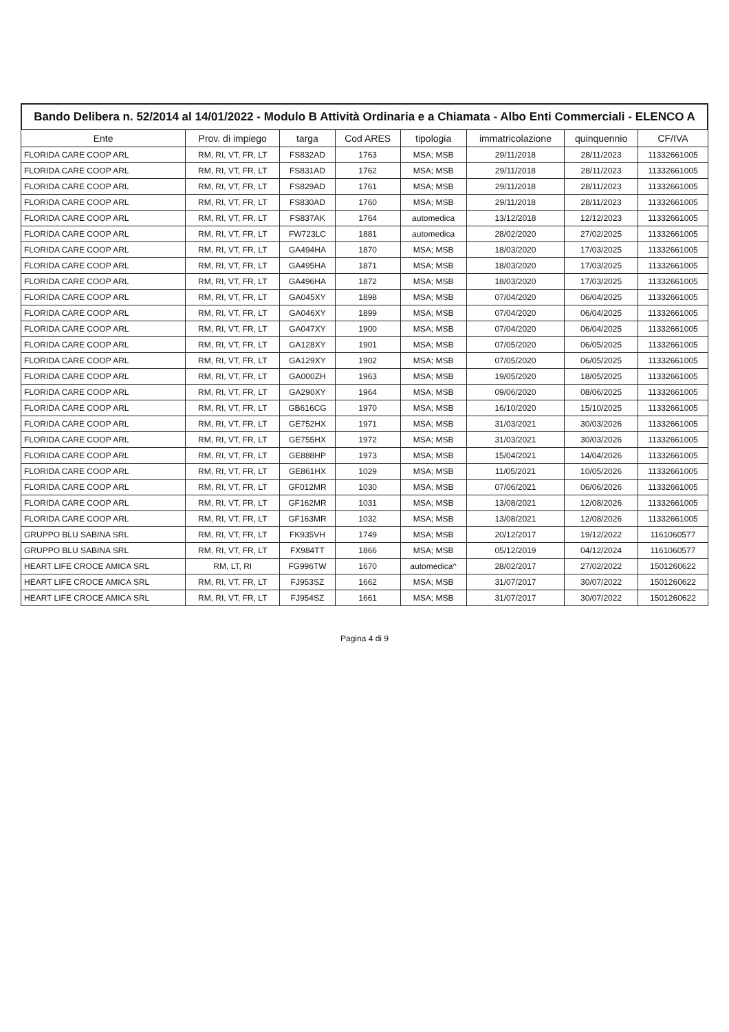Bando Delibera n. 52/2014 al 14/01/2022 - Modulo B Attività Ordinaria e a Chiamata - Albo Enti Commerciali - ELENCO A
| Ente | Prov. di impiego | targa | Cod ARES | tipologia | immatricolazione | quinquennio | CF/IVA |
| --- | --- | --- | --- | --- | --- | --- | --- |
| FLORIDA CARE COOP ARL | RM, RI, VT, FR, LT | FS832AD | 1763 | MSA; MSB | 29/11/2018 | 28/11/2023 | 11332661005 |
| FLORIDA CARE COOP ARL | RM, RI, VT, FR, LT | FS831AD | 1762 | MSA; MSB | 29/11/2018 | 28/11/2023 | 11332661005 |
| FLORIDA CARE COOP ARL | RM, RI, VT, FR, LT | FS829AD | 1761 | MSA; MSB | 29/11/2018 | 28/11/2023 | 11332661005 |
| FLORIDA CARE COOP ARL | RM, RI, VT, FR, LT | FS830AD | 1760 | MSA; MSB | 29/11/2018 | 28/11/2023 | 11332661005 |
| FLORIDA CARE COOP ARL | RM, RI, VT, FR, LT | FS837AK | 1764 | automedica | 13/12/2018 | 12/12/2023 | 11332661005 |
| FLORIDA CARE COOP ARL | RM, RI, VT, FR, LT | FW723LC | 1881 | automedica | 28/02/2020 | 27/02/2025 | 11332661005 |
| FLORIDA CARE COOP ARL | RM, RI, VT, FR, LT | GA494HA | 1870 | MSA; MSB | 18/03/2020 | 17/03/2025 | 11332661005 |
| FLORIDA CARE COOP ARL | RM, RI, VT, FR, LT | GA495HA | 1871 | MSA; MSB | 18/03/2020 | 17/03/2025 | 11332661005 |
| FLORIDA CARE COOP ARL | RM, RI, VT, FR, LT | GA496HA | 1872 | MSA; MSB | 18/03/2020 | 17/03/2025 | 11332661005 |
| FLORIDA CARE COOP ARL | RM, RI, VT, FR, LT | GA045XY | 1898 | MSA; MSB | 07/04/2020 | 06/04/2025 | 11332661005 |
| FLORIDA CARE COOP ARL | RM, RI, VT, FR, LT | GA046XY | 1899 | MSA; MSB | 07/04/2020 | 06/04/2025 | 11332661005 |
| FLORIDA CARE COOP ARL | RM, RI, VT, FR, LT | GA047XY | 1900 | MSA; MSB | 07/04/2020 | 06/04/2025 | 11332661005 |
| FLORIDA CARE COOP ARL | RM, RI, VT, FR, LT | GA128XY | 1901 | MSA; MSB | 07/05/2020 | 06/05/2025 | 11332661005 |
| FLORIDA CARE COOP ARL | RM, RI, VT, FR, LT | GA129XY | 1902 | MSA; MSB | 07/05/2020 | 06/05/2025 | 11332661005 |
| FLORIDA CARE COOP ARL | RM, RI, VT, FR, LT | GA000ZH | 1963 | MSA; MSB | 19/05/2020 | 18/05/2025 | 11332661005 |
| FLORIDA CARE COOP ARL | RM, RI, VT, FR, LT | GA290XY | 1964 | MSA; MSB | 09/06/2020 | 08/06/2025 | 11332661005 |
| FLORIDA CARE COOP ARL | RM, RI, VT, FR, LT | GB616CG | 1970 | MSA; MSB | 16/10/2020 | 15/10/2025 | 11332661005 |
| FLORIDA CARE COOP ARL | RM, RI, VT, FR, LT | GE752HX | 1971 | MSA; MSB | 31/03/2021 | 30/03/2026 | 11332661005 |
| FLORIDA CARE COOP ARL | RM, RI, VT, FR, LT | GE755HX | 1972 | MSA; MSB | 31/03/2021 | 30/03/2026 | 11332661005 |
| FLORIDA CARE COOP ARL | RM, RI, VT, FR, LT | GE888HP | 1973 | MSA; MSB | 15/04/2021 | 14/04/2026 | 11332661005 |
| FLORIDA CARE COOP ARL | RM, RI, VT, FR, LT | GE861HX | 1029 | MSA; MSB | 11/05/2021 | 10/05/2026 | 11332661005 |
| FLORIDA CARE COOP ARL | RM, RI, VT, FR, LT | GF012MR | 1030 | MSA; MSB | 07/06/2021 | 06/06/2026 | 11332661005 |
| FLORIDA CARE COOP ARL | RM, RI, VT, FR, LT | GF162MR | 1031 | MSA; MSB | 13/08/2021 | 12/08/2026 | 11332661005 |
| FLORIDA CARE COOP ARL | RM, RI, VT, FR, LT | GF163MR | 1032 | MSA; MSB | 13/08/2021 | 12/08/2026 | 11332661005 |
| GRUPPO BLU SABINA SRL | RM, RI, VT, FR, LT | FK935VH | 1749 | MSA; MSB | 20/12/2017 | 19/12/2022 | 1161060577 |
| GRUPPO BLU SABINA SRL | RM, RI, VT, FR, LT | FX984TT | 1866 | MSA; MSB | 05/12/2019 | 04/12/2024 | 1161060577 |
| HEART LIFE CROCE AMICA SRL | RM, LT, RI | FG996TW | 1670 | automedica^ | 28/02/2017 | 27/02/2022 | 1501260622 |
| HEART LIFE CROCE AMICA SRL | RM, RI, VT, FR, LT | FJ953SZ | 1662 | MSA; MSB | 31/07/2017 | 30/07/2022 | 1501260622 |
| HEART LIFE CROCE AMICA SRL | RM, RI, VT, FR, LT | FJ954SZ | 1661 | MSA; MSB | 31/07/2017 | 30/07/2022 | 1501260622 |
Pagina 4 di 9